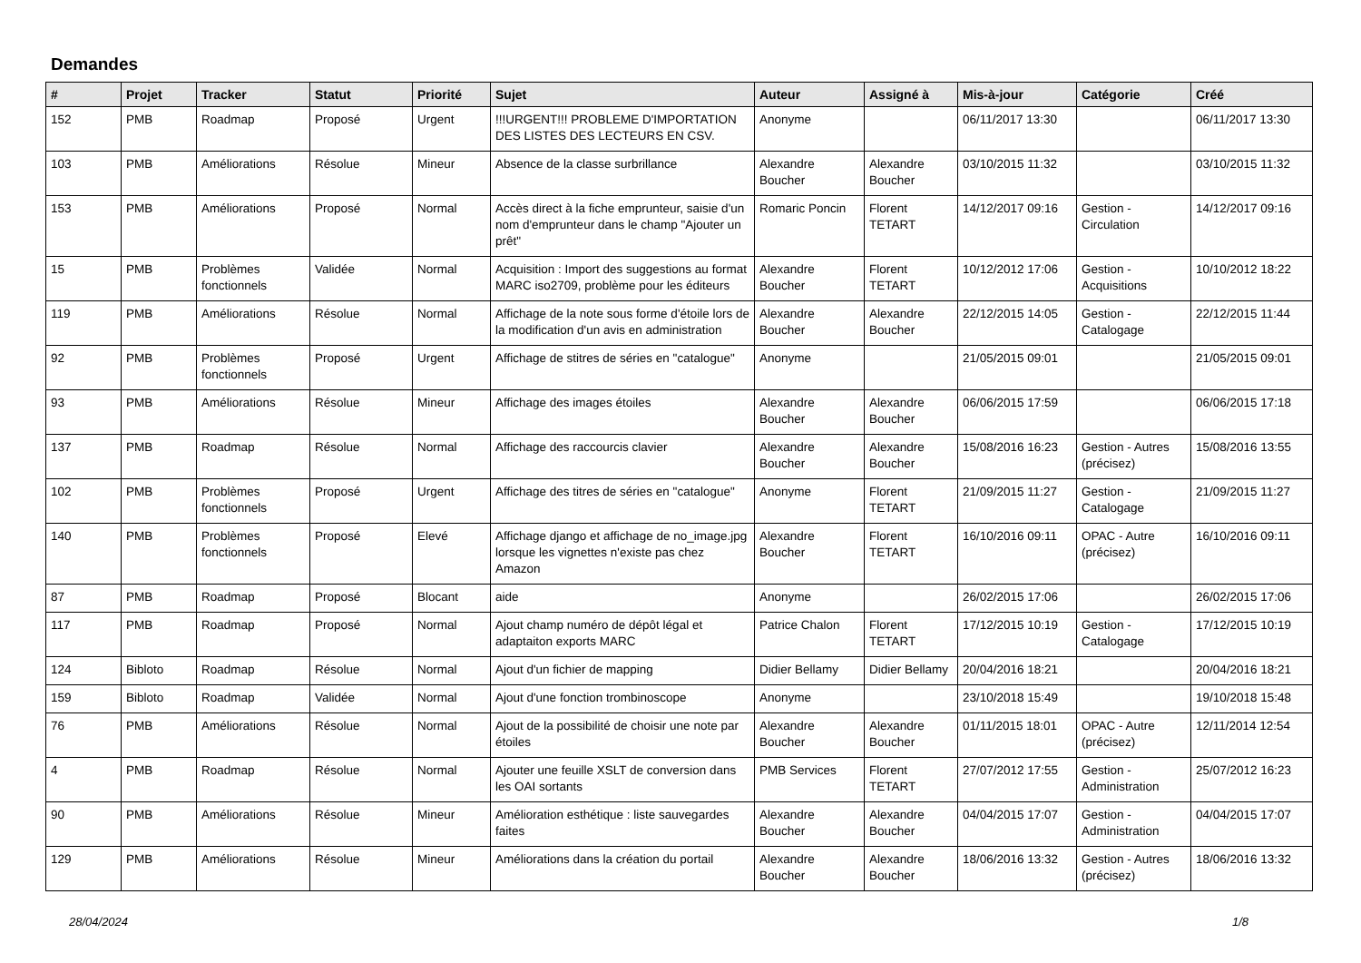Demandes
| # | Projet | Tracker | Statut | Priorité | Sujet | Auteur | Assigné à | Mis-à-jour | Catégorie | Créé |
| --- | --- | --- | --- | --- | --- | --- | --- | --- | --- | --- |
| 152 | PMB | Roadmap | Proposé | Urgent | !!!URGENT!!! PROBLEME D'IMPORTATION DES LISTES DES LECTEURS EN CSV. | Anonyme | | 06/11/2017 13:30 | | 06/11/2017 13:30 |
| 103 | PMB | Améliorations | Résolue | Mineur | Absence de la classe surbrillance | Alexandre Boucher | Alexandre Boucher | 03/10/2015 11:32 | | 03/10/2015 11:32 |
| 153 | PMB | Améliorations | Proposé | Normal | Accès direct à la fiche emprunteur, saisie d'un nom d'emprunteur dans le champ "Ajouter un prêt" | Romaric Poncin | Florent TETART | 14/12/2017 09:16 | Gestion - Circulation | 14/12/2017 09:16 |
| 15 | PMB | Problèmes fonctionnels | Validée | Normal | Acquisition : Import des suggestions au format MARC iso2709, problème pour les éditeurs | Alexandre Boucher | Florent TETART | 10/12/2012 17:06 | Gestion - Acquisitions | 10/10/2012 18:22 |
| 119 | PMB | Améliorations | Résolue | Normal | Affichage de la note sous forme d'étoile lors de la modification d'un avis en administration | Alexandre Boucher | Alexandre Boucher | 22/12/2015 14:05 | Gestion - Catalogage | 22/12/2015 11:44 |
| 92 | PMB | Problèmes fonctionnels | Proposé | Urgent | Affichage de stitres de séries en "catalogue" | Anonyme | | 21/05/2015 09:01 | | 21/05/2015 09:01 |
| 93 | PMB | Améliorations | Résolue | Mineur | Affichage des images étoiles | Alexandre Boucher | Alexandre Boucher | 06/06/2015 17:59 | | 06/06/2015 17:18 |
| 137 | PMB | Roadmap | Résolue | Normal | Affichage des raccourcis clavier | Alexandre Boucher | Alexandre Boucher | 15/08/2016 16:23 | Gestion - Autres (précisez) | 15/08/2016 13:55 |
| 102 | PMB | Problèmes fonctionnels | Proposé | Urgent | Affichage des titres de séries en "catalogue" | Anonyme | Florent TETART | 21/09/2015 11:27 | Gestion - Catalogage | 21/09/2015 11:27 |
| 140 | PMB | Problèmes fonctionnels | Proposé | Elevé | Affichage django et affichage de no_image.jpg lorsque les vignettes n'existe pas chez Amazon | Alexandre Boucher | Florent TETART | 16/10/2016 09:11 | OPAC - Autre (précisez) | 16/10/2016 09:11 |
| 87 | PMB | Roadmap | Proposé | Blocant | aide | Anonyme | | 26/02/2015 17:06 | | 26/02/2015 17:06 |
| 117 | PMB | Roadmap | Proposé | Normal | Ajout champ numéro de dépôt légal et adaptaiton exports MARC | Patrice Chalon | Florent TETART | 17/12/2015 10:19 | Gestion - Catalogage | 17/12/2015 10:19 |
| 124 | Bibloto | Roadmap | Résolue | Normal | Ajout d'un fichier de mapping | Didier Bellamy | Didier Bellamy | 20/04/2016 18:21 | | 20/04/2016 18:21 |
| 159 | Bibloto | Roadmap | Validée | Normal | Ajout d'une fonction trombinoscope | Anonyme | | 23/10/2018 15:49 | | 19/10/2018 15:48 |
| 76 | PMB | Améliorations | Résolue | Normal | Ajout de la possibilité de choisir une note par étoiles | Alexandre Boucher | Alexandre Boucher | 01/11/2015 18:01 | OPAC - Autre (précisez) | 12/11/2014 12:54 |
| 4 | PMB | Roadmap | Résolue | Normal | Ajouter une feuille XSLT de conversion dans les OAI sortants | PMB Services | Florent TETART | 27/07/2012 17:55 | Gestion - Administration | 25/07/2012 16:23 |
| 90 | PMB | Améliorations | Résolue | Mineur | Amélioration esthétique : liste sauvegardes faites | Alexandre Boucher | Alexandre Boucher | 04/04/2015 17:07 | Gestion - Administration | 04/04/2015 17:07 |
| 129 | PMB | Améliorations | Résolue | Mineur | Améliorations dans la création du portail | Alexandre Boucher | Alexandre Boucher | 18/06/2016 13:32 | Gestion - Autres (précisez) | 18/06/2016 13:32 |
28/04/2024 1/8